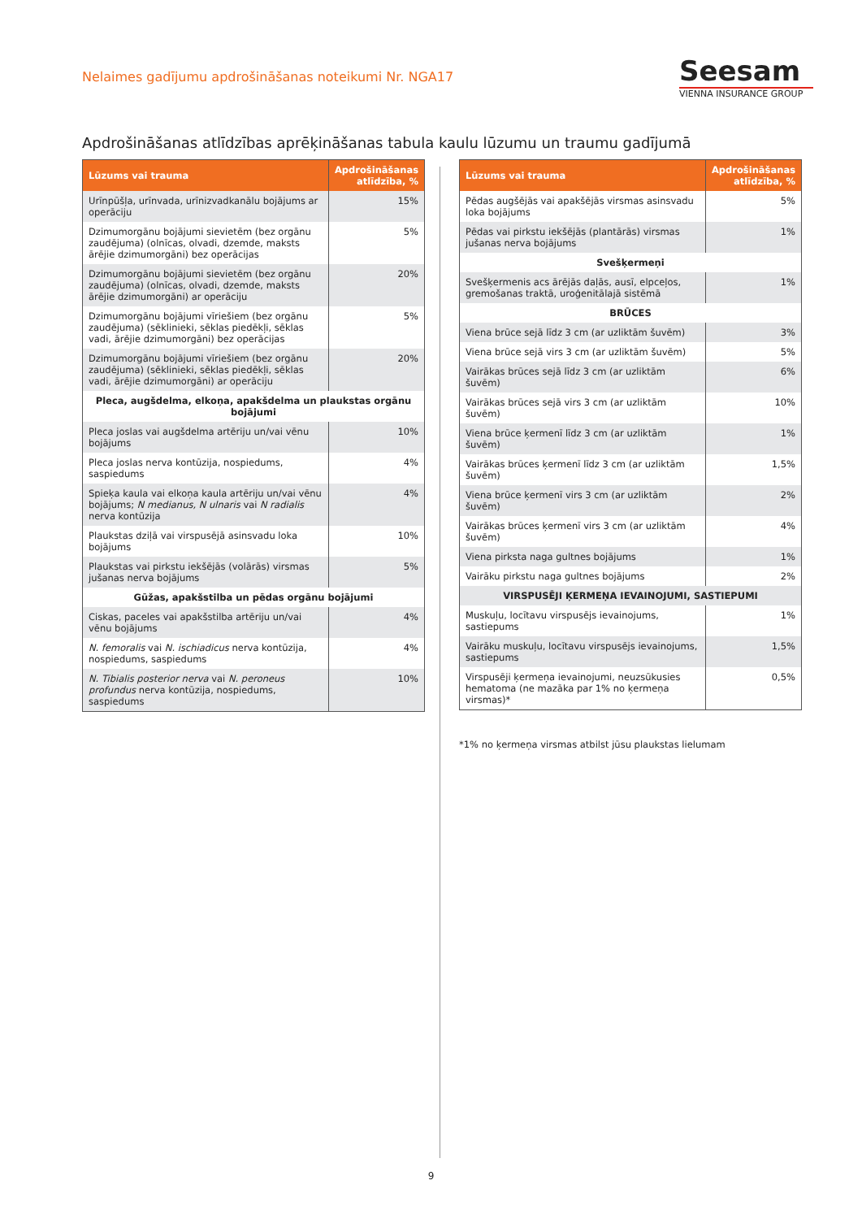Nelaimes gadījumu apdrošināšanas noteikumi Nr. NGA17
Seesam
VIENNA INSURANCE GROUP
Apdrošināšanas atlīdzības aprēķināšanas tabula kaulu lūzumu un traumu gadījumā
| Lūzums vai trauma | Apdrošināšanas atlīdzība, % |
| --- | --- |
| Urīnpūšļa, urīnvada, urīnizvadkanālu bojājums ar operāciju | 15% |
| Dzimumorgānu bojājumi sievietēm (bez orgānu zaudējuma) (olnīcas, olvadi, dzemde, maksts ārējie dzimumorgāni) bez operācijas | 5% |
| Dzimumorgānu bojājumi sievietēm (bez orgānu zaudējuma) (olnīcas, olvadi, dzemde, maksts ārējie dzimumorgāni) ar operāciju | 20% |
| Dzimumorgānu bojājumi vīriešiem (bez orgānu zaudējuma) (sēklinieki, sēklas piedēkļi, sēklas vadi, ārējie dzimumorgāni) bez operācijas | 5% |
| Dzimumorgānu bojājumi vīriešiem (bez orgānu zaudējuma) (sēklinieki, sēklas piedēkļi, sēklas vadi, ārējie dzimumorgāni) ar operāciju | 20% |
| Pleca, augšdelma, elkoņa, apakšdelma un plaukstas orgānu bojājumi | |
| Pleca joslas vai augšdelma artēriju un/vai vēnu bojājums | 10% |
| Pleca joslas nerva kontūzija, nospiedums, saspiedums | 4% |
| Spieķa kaula vai elkoņa kaula artēriju un/vai vēnu bojājums; N medianus, N ulnaris vai N radialis nerva kontūzija | 4% |
| Plaukstas dziļā vai virspusējā asinsvadu loka bojājums | 10% |
| Plaukstas vai pirkstu iekšējās (volārās) virsmas jušanas nerva bojājums | 5% |
| Gūžas, apakšstilba un pēdas orgānu bojājumi | |
| Ciskas, paceles vai apakšstilba artēriju un/vai vēnu bojājums | 4% |
| N. femoralis vai N. ischiadicus nerva kontūzija, nospiedums, saspiedums | 4% |
| N. Tibialis posterior nerva vai N. peroneus profundus nerva kontūzija, nospiedums, saspiedums | 10% |
| Lūzums vai trauma | Apdrošināšanas atlīdzība, % |
| --- | --- |
| Pēdas augšējās vai apakšējās virsmas asinsvadu loka bojājums | 5% |
| Pēdas vai pirkstu iekšējās (plantārās) virsmas jušanas nerva bojājums | 1% |
| Svešķermeņi | |
| Svešķermenis acs ārējās daļās, ausī, elpceļos, gremošanas traktā, uroģenitālajā sistēmā | 1% |
| BRŪCES | |
| Viena brūce sejā līdz 3 cm (ar uzliktām šuvēm) | 3% |
| Viena brūce sejā virs 3 cm (ar uzliktām šuvēm) | 5% |
| Vairākas brūces sejā līdz 3 cm (ar uzliktām šuvēm) | 6% |
| Vairākas brūces sejā virs 3 cm (ar uzliktām šuvēm) | 10% |
| Viena brūce ķermenī līdz 3 cm (ar uzliktām šuvēm) | 1% |
| Vairākas brūces ķermenī līdz 3 cm (ar uzliktām šuvēm) | 1,5% |
| Viena brūce ķermenī virs 3 cm (ar uzliktām šuvēm) | 2% |
| Vairākas brūces ķermenī virs 3 cm (ar uzliktām šuvēm) | 4% |
| Viena pirksta naga gultnes bojājums | 1% |
| Vairāku pirkstu naga gultnes bojājums | 2% |
| VIRSPUSĒJI ĶERMEŅA IEVAINOJUMI, SASTIEPUMI | |
| Muskuļu, locītavu virspusējs ievainojums, sastiepums | 1% |
| Vairāku muskuļu, locītavu virspusējs ievainojums, sastiepums | 1,5% |
| Virspusēji ķermeņa ievainojumi, neuzsūkusies hema­toma (ne mazāka par 1% no ķermeņa virsmas)* | 0,5% |
*1% no ķermeņa virsmas atbilst jūsu plaukstas lielumam
9